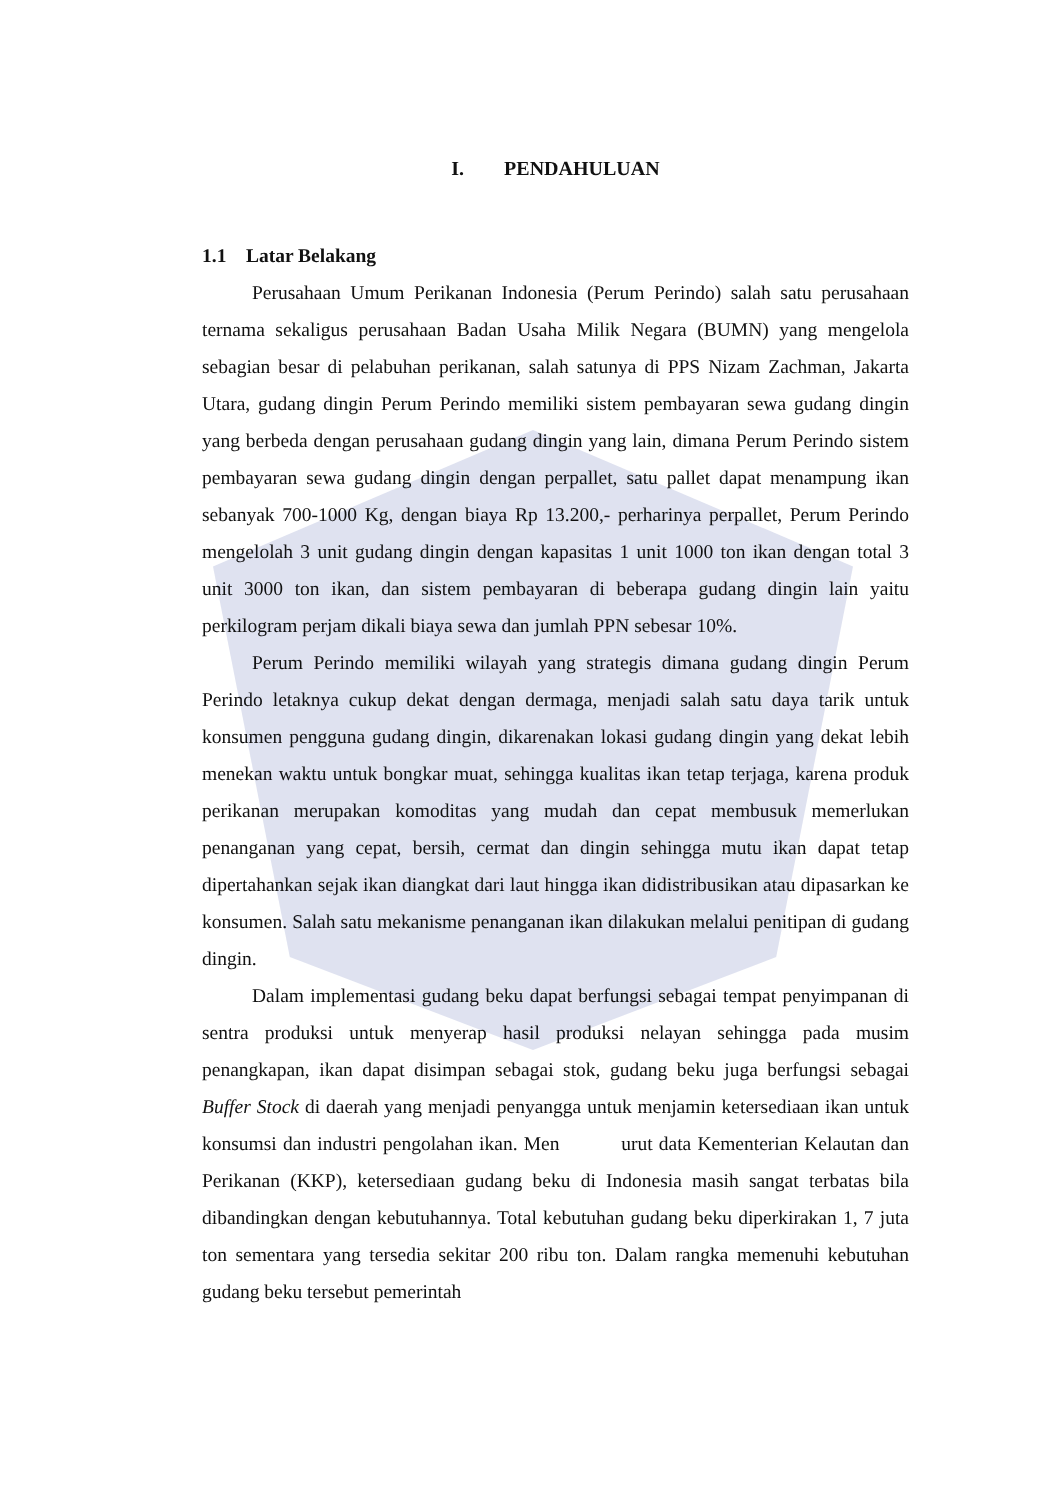I. PENDAHULUAN
1.1 Latar Belakang
Perusahaan Umum Perikanan Indonesia (Perum Perindo) salah satu perusahaan ternama sekaligus perusahaan Badan Usaha Milik Negara (BUMN) yang mengelola sebagian besar di pelabuhan perikanan, salah satunya di PPS Nizam Zachman, Jakarta Utara, gudang dingin Perum Perindo memiliki sistem pembayaran sewa gudang dingin yang berbeda dengan perusahaan gudang dingin yang lain, dimana Perum Perindo sistem pembayaran sewa gudang dingin dengan perpallet, satu pallet dapat menampung ikan sebanyak 700-1000 Kg, dengan biaya Rp 13.200,- perharinya perpallet, Perum Perindo mengelolah 3 unit gudang dingin dengan kapasitas 1 unit 1000 ton ikan dengan total 3 unit 3000 ton ikan, dan sistem pembayaran di beberapa gudang dingin lain yaitu perkilogram perjam dikali biaya sewa dan jumlah PPN sebesar 10%.
Perum Perindo memiliki wilayah yang strategis dimana gudang dingin Perum Perindo letaknya cukup dekat dengan dermaga, menjadi salah satu daya tarik untuk konsumen pengguna gudang dingin, dikarenakan lokasi gudang dingin yang dekat lebih menekan waktu untuk bongkar muat, sehingga kualitas ikan tetap terjaga, karena produk perikanan merupakan komoditas yang mudah dan cepat membusuk memerlukan penanganan yang cepat, bersih, cermat dan dingin sehingga mutu ikan dapat tetap dipertahankan sejak ikan diangkat dari laut hingga ikan didistribusikan atau dipasarkan ke konsumen. Salah satu mekanisme penanganan ikan dilakukan melalui penitipan di gudang dingin.
Dalam implementasi gudang beku dapat berfungsi sebagai tempat penyimpanan di sentra produksi untuk menyerap hasil produksi nelayan sehingga pada musim penangkapan, ikan dapat disimpan sebagai stok, gudang beku juga berfungsi sebagai Buffer Stock di daerah yang menjadi penyangga untuk menjamin ketersediaan ikan untuk konsumsi dan industri pengolahan ikan. Men urut data Kementerian Kelautan dan Perikanan (KKP), ketersediaan gudang beku di Indonesia masih sangat terbatas bila dibandingkan dengan kebutuhannya. Total kebutuhan gudang beku diperkirakan 1, 7 juta ton sementara yang tersedia sekitar 200 ribu ton. Dalam rangka memenuhi kebutuhan gudang beku tersebut pemerintah